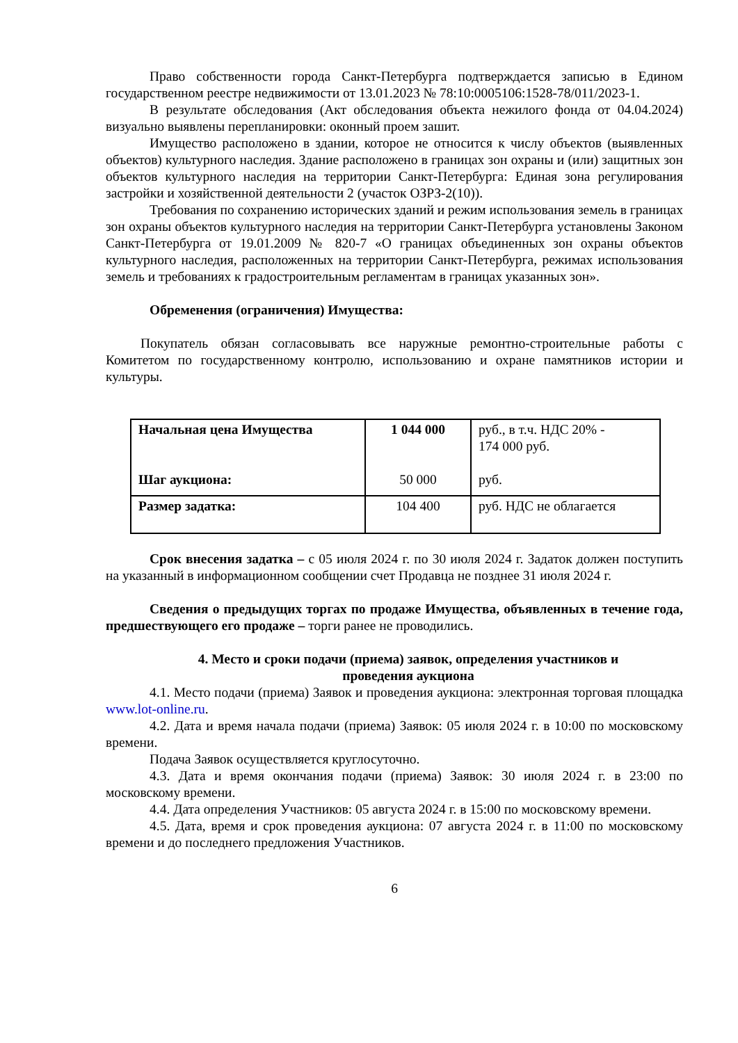Право собственности города Санкт-Петербурга подтверждается записью в Едином государственном реестре недвижимости от 13.01.2023 № 78:10:0005106:1528-78/011/2023-1.
В результате обследования (Акт обследования объекта нежилого фонда от 04.04.2024) визуально выявлены перепланировки: оконный проем зашит.
Имущество расположено в здании, которое не относится к числу объектов (выявленных объектов) культурного наследия. Здание расположено в границах зон охраны и (или) защитных зон объектов культурного наследия на территории Санкт-Петербурга: Единая зона регулирования застройки и хозяйственной деятельности 2 (участок ОЗРЗ-2(10)).
Требования по сохранению исторических зданий и режим использования земель в границах зон охраны объектов культурного наследия на территории Санкт-Петербурга установлены Законом Санкт-Петербурга от 19.01.2009 № 820-7 «О границах объединенных зон охраны объектов культурного наследия, расположенных на территории Санкт-Петербурга, режимах использования земель и требованиях к градостроительным регламентам в границах указанных зон».
Обременения (ограничения) Имущества:
Покупатель обязан согласовывать все наружные ремонтно-строительные работы с Комитетом по государственному контролю, использованию и охране памятников истории и культуры.
| Начальная цена Имущества Шаг аукциона: | 1 044 000 50 000 | руб., в т.ч. НДС 20% - 174 000 руб. руб. |
| Размер задатка: | 104 400 | руб. НДС не облагается |
Срок внесения задатка – с 05 июля 2024 г. по 30 июля 2024 г. Задаток должен поступить на указанный в информационном сообщении счет Продавца не позднее 31 июля 2024 г.
Сведения о предыдущих торгах по продаже Имущества, объявленных в течение года, предшествующего его продаже – торги ранее не проводились.
4. Место и сроки подачи (приема) заявок, определения участников и
проведения аукциона
4.1. Место подачи (приема) Заявок и проведения аукциона: электронная торговая площадка www.lot-online.ru.
4.2. Дата и время начала подачи (приема) Заявок: 05 июля 2024 г. в 10:00 по московскому времени.
Подача Заявок осуществляется круглосуточно.
4.3. Дата и время окончания подачи (приема) Заявок: 30 июля 2024 г. в 23:00 по московскому времени.
4.4. Дата определения Участников: 05 августа 2024 г. в 15:00 по московскому времени.
4.5. Дата, время и срок проведения аукциона: 07 августа 2024 г. в 11:00 по московскому времени и до последнего предложения Участников.
6